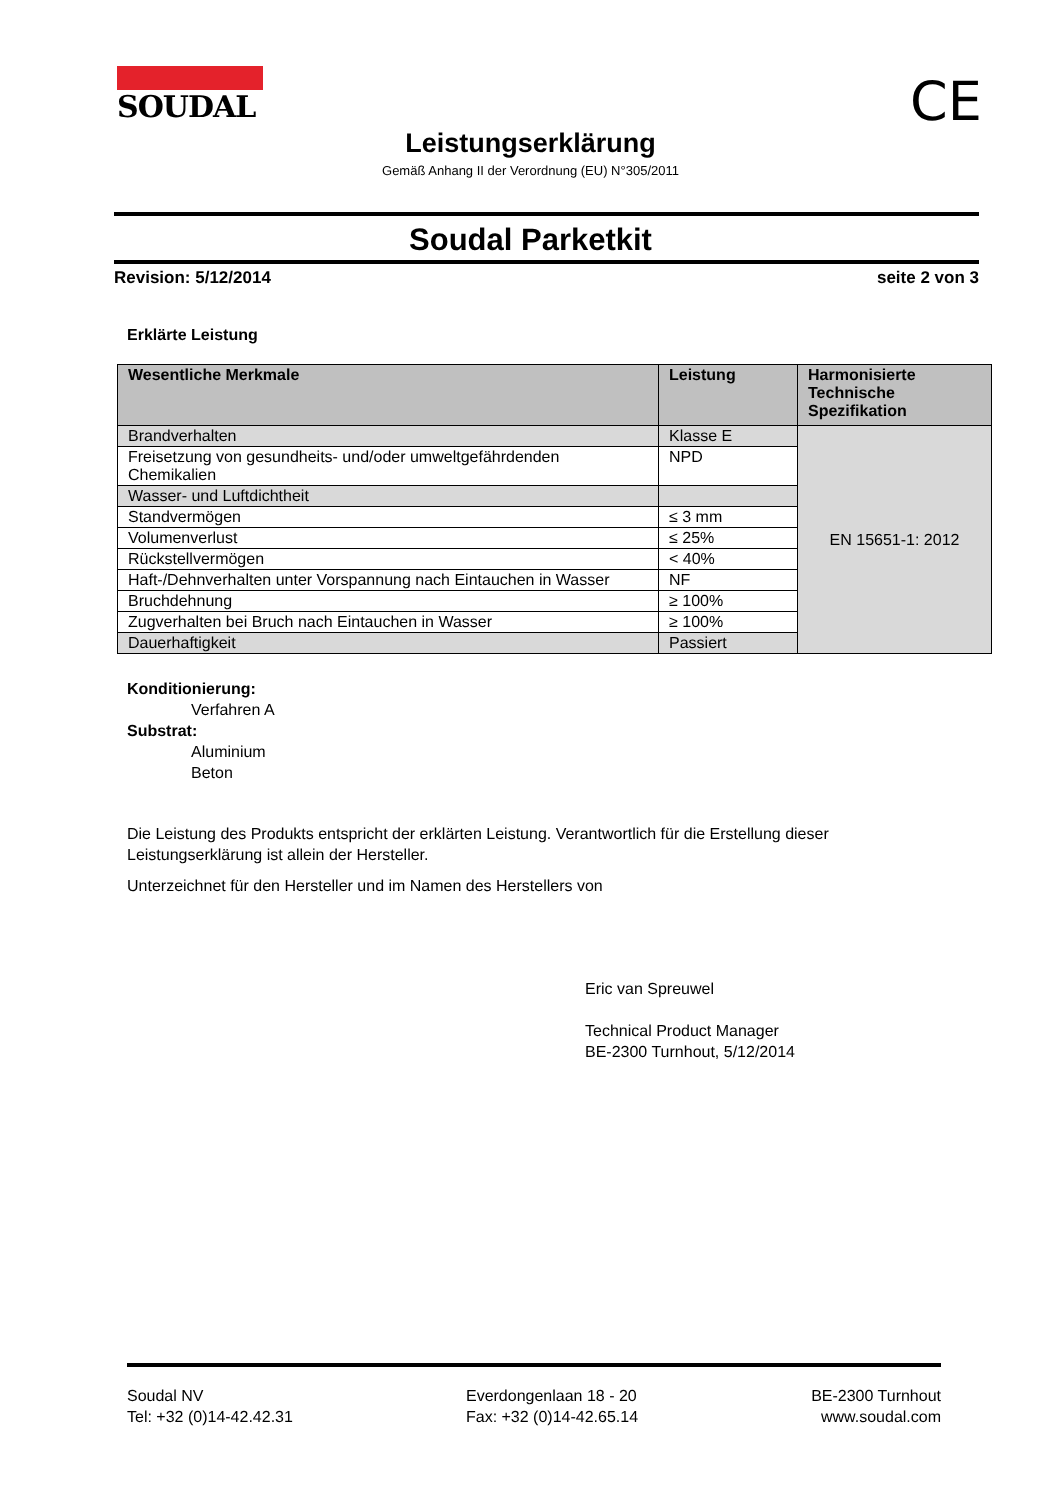SOUDAL CE
Leistungserklärung
Gemäß Anhang II der Verordnung (EU) N°305/2011
Soudal Parketkit
Revision: 5/12/2014 seite 2 von 3
Erklärte Leistung
| Wesentliche Merkmale | Leistung | Harmonisierte Technische Spezifikation |
| --- | --- | --- |
| Brandverhalten | Klasse E | EN 15651-1: 2012 |
| Freisetzung von gesundheits- und/oder umweltgefährdenden Chemikalien | NPD | |
| Wasser- und Luftdichtheit | | |
| Standvermögen | ≤ 3 mm | |
| Volumenverlust | ≤ 25% | |
| Rückstellvermögen | < 40% | |
| Haft-/Dehnverhalten unter Vorspannung nach Eintauchen in Wasser | NF | |
| Bruchdehnung | ≥ 100% | |
| Zugverhalten bei Bruch nach Eintauchen in Wasser | ≥ 100% | |
| Dauerhaftigkeit | Passiert | |
Konditionierung:
Verfahren A
Substrat:
Aluminium
Beton
Die Leistung des Produkts entspricht der erklärten Leistung. Verantwortlich für die Erstellung dieser Leistungserklärung ist allein der Hersteller.
Unterzeichnet für den Hersteller und im Namen des Herstellers von
Eric van Spreuwel
Technical Product Manager
BE-2300 Turnhout, 5/12/2014
Soudal NV
Tel: +32 (0)14-42.42.31
Everdongenlaan 18 - 20
Fax: +32 (0)14-42.65.14
BE-2300 Turnhout
www.soudal.com